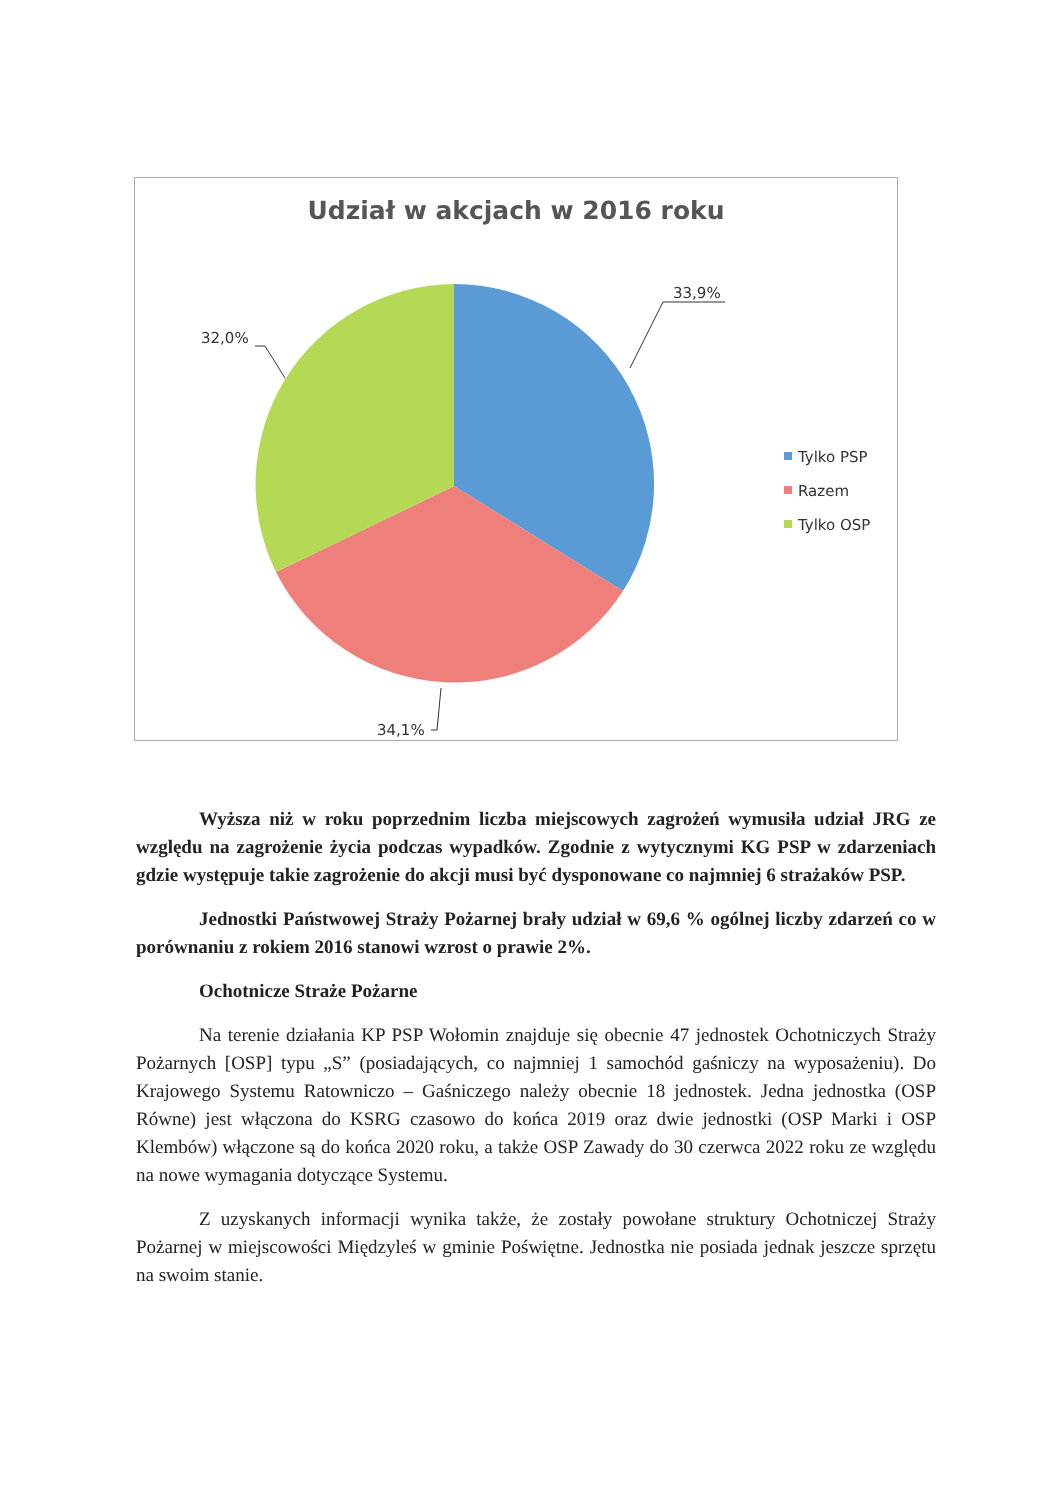Udział w akcjach w 2016 roku
33,9%
32,0%
34,1%
Tylko PSP
Razem
Tylko OSP
Wyższa niż w roku poprzednim liczba miejscowych zagrożeń wymusiła udział JRG ze względu na zagrożenie życia podczas wypadków. Zgodnie z wytycznymi KG PSP w zdarzeniach gdzie występuje takie zagrożenie do akcji musi być dysponowane co najmniej 6 strażaków PSP.
Jednostki Państwowej Straży Pożarnej brały udział w 69,6 % ogólnej liczby zdarzeń co w porównaniu z rokiem 2016 stanowi wzrost o prawie 2%.
Ochotnicze Straże Pożarne
Na terenie działania KP PSP Wołomin znajduje się obecnie 47 jednostek Ochotniczych Straży Pożarnych [OSP] typu „S” (posiadających, co najmniej 1 samochód gaśniczy na wyposażeniu). Do Krajowego Systemu Ratowniczo – Gaśniczego należy obecnie 18 jednostek. Jedna jednostka (OSP Równe) jest włączona do KSRG czasowo do końca 2019 oraz dwie jednostki (OSP Marki i OSP Klembów) włączone są do końca 2020 roku, a także OSP Zawady do 30 czerwca 2022 roku ze względu na nowe wymagania dotyczące Systemu.
Z uzyskanych informacji wynika także, że zostały powołane struktury Ochotniczej Straży Pożarnej w miejscowości Międzyleś w gminie Poświętne. Jednostka nie posiada jednak jeszcze sprzętu na swoim stanie.